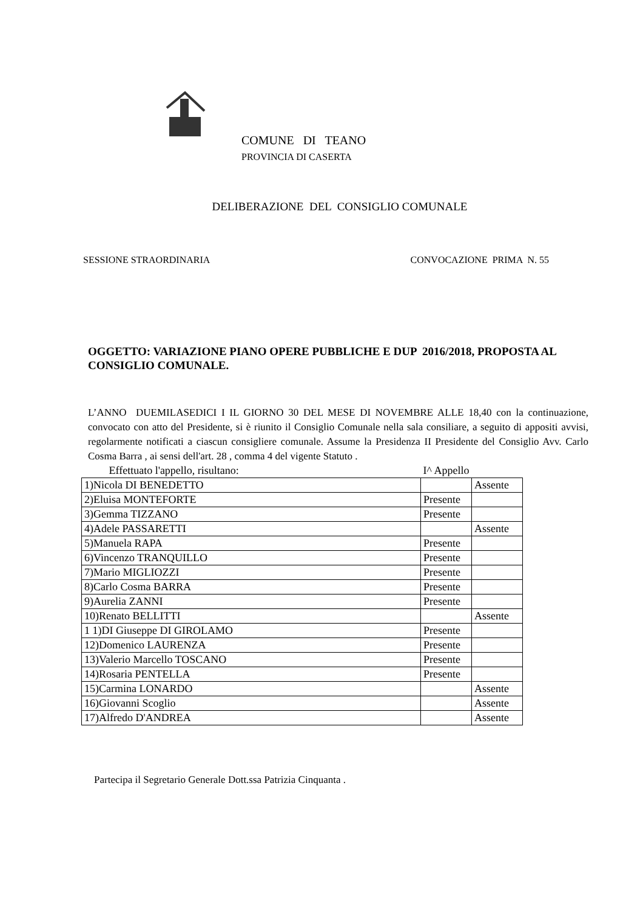COMUNE DI TEANO
PROVINCIA DI CASERTA
DELIBERAZIONE DEL CONSIGLIO COMUNALE
SESSIONE STRAORDINARIA CONVOCAZIONE PRIMA N. 55
OGGETTO: VARIAZIONE PIANO OPERE PUBBLICHE E DUP 2016/2018, PROPOSTA AL CONSIGLIO COMUNALE.
L’ANNO DUEMILASEDICI I IL GIORNO 30 DEL MESE DI NOVEMBRE ALLE 18,40 con la continuazione, convocato con atto del Presidente, si è riunito il Consiglio Comunale nella sala consiliare, a seguito di appositi avvisi, regolarmente notificati a ciascun consigliere comunale. Assume la Presidenza II Presidente del Consiglio Avv. Carlo Cosma Barra , ai sensi dell'art. 28 , comma 4 del vigente Statuto .
| Effettuato l'appello, risultano: | I^ Appello | |
| 1)Nicola DI BENEDETTO | | Assente |
| 2)Eluisa MONTEFORTE | Presente | |
| 3)Gemma TIZZANO | Presente | |
| 4)Adele PASSARETTI | | Assente |
| 5)Manuela RAPA | Presente | |
| 6)Vincenzo TRANQUILLO | Presente | |
| 7)Mario MIGLIOZZI | Presente | |
| 8)Carlo Cosma BARRA | Presente | |
| 9)Aurelia ZANNI | Presente | |
| 10)Renato BELLITTI | | Assente |
| 1 1)DI Giuseppe DI GIROLAMO | Presente | |
| 12)Domenico LAURENZA | Presente | |
| 13)Valerio Marcello TOSCANO | Presente | |
| 14)Rosaria PENTELLA | Presente | |
| 15)Carmina LONARDO | | Assente |
| 16)Giovanni Scoglio | | Assente |
| 17)Alfredo D'ANDREA | | Assente |
Partecipa il Segretario Generale Dott.ssa Patrizia Cinquanta .